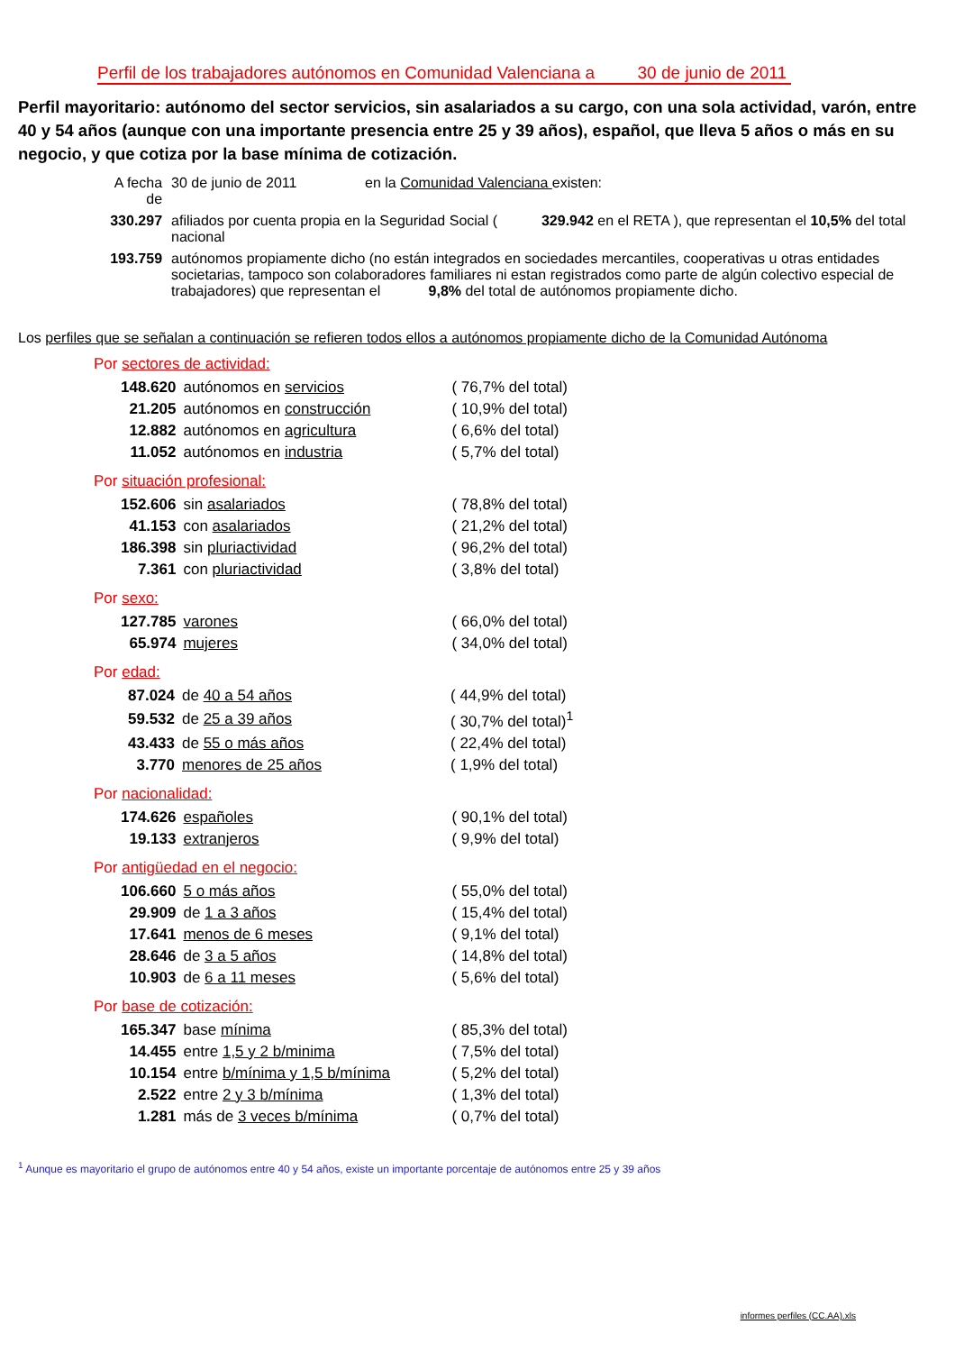Perfil de los trabajadores autónomos en Comunidad Valenciana a 30 de junio de 2011
Perfil mayoritario: autónomo del sector servicios, sin asalariados a su cargo, con una sola actividad, varón, entre 40 y 54 años (aunque con una importante presencia entre 25 y 39 años), español, que lleva 5 años o más en su negocio, y que cotiza por la base mínima de cotización.
| A fecha de | 30 de junio de 2011 en la Comunidad Valenciana existen: |
| 330.297 | afiliados por cuenta propia en la Seguridad Social ( 329.942 en el RETA ), que representan el 10,5% del total nacional |
| 193.759 | autónomos propiamente dicho (no están integrados en sociedades mercantiles, cooperativas u otras entidades societarias, tampoco son colaboradores familiares ni estan registrados como parte de algún colectivo especial de trabajadores) que representan el 9,8% del total de autónomos propiamente dicho. |
Los perfiles que se señalan a continuación se refieren todos ellos a autónomos propiamente dicho de la Comunidad Autónoma
Por sectores de actividad:
| 148.620 | autónomos en servicios | ( 76,7% del total) |
| 21.205 | autónomos en construcción | ( 10,9% del total) |
| 12.882 | autónomos en agricultura | ( 6,6% del total) |
| 11.052 | autónomos en industria | ( 5,7% del total) |
Por situación profesional:
| 152.606 | sin asalariados | ( 78,8% del total) |
| 41.153 | con asalariados | ( 21,2% del total) |
| 186.398 | sin pluriactividad | ( 96,2% del total) |
| 7.361 | con pluriactividad | ( 3,8% del total) |
Por sexo:
| 127.785 | varones | ( 66,0% del total) |
| 65.974 | mujeres | ( 34,0% del total) |
Por edad:
| 87.024 | de 40 a 54 años | ( 44,9% del total) |
| 59.532 | de 25 a 39 años | ( 30,7% del total)<sup>1</sup> |
| 43.433 | de 55 o más años | ( 22,4% del total) |
| 3.770 | menores de 25 años | ( 1,9% del total) |
Por nacionalidad:
| 174.626 | españoles | ( 90,1% del total) |
| 19.133 | extranjeros | ( 9,9% del total) |
Por antigüedad en el negocio:
| 106.660 | 5 o más años | ( 55,0% del total) |
| 29.909 | de 1 a 3 años | ( 15,4% del total) |
| 17.641 | menos de 6 meses | ( 9,1% del total) |
| 28.646 | de 3 a 5 años | ( 14,8% del total) |
| 10.903 | de 6 a 11 meses | ( 5,6% del total) |
Por base de cotización:
| 165.347 | base mínima | ( 85,3% del total) |
| 14.455 | entre 1,5 y 2 b/minima | ( 7,5% del total) |
| 10.154 | entre b/mínima y 1,5 b/mínima | ( 5,2% del total) |
| 2.522 | entre 2 y 3 b/mínima | ( 1,3% del total) |
| 1.281 | más de 3 veces b/mínima | ( 0,7% del total) |
<sup>1</sup> Aunque es mayoritario el grupo de autónomos entre 40 y 54 años, existe un importante porcentaje de autónomos entre 25 y 39 años
informes perfiles (CC.AA).xls